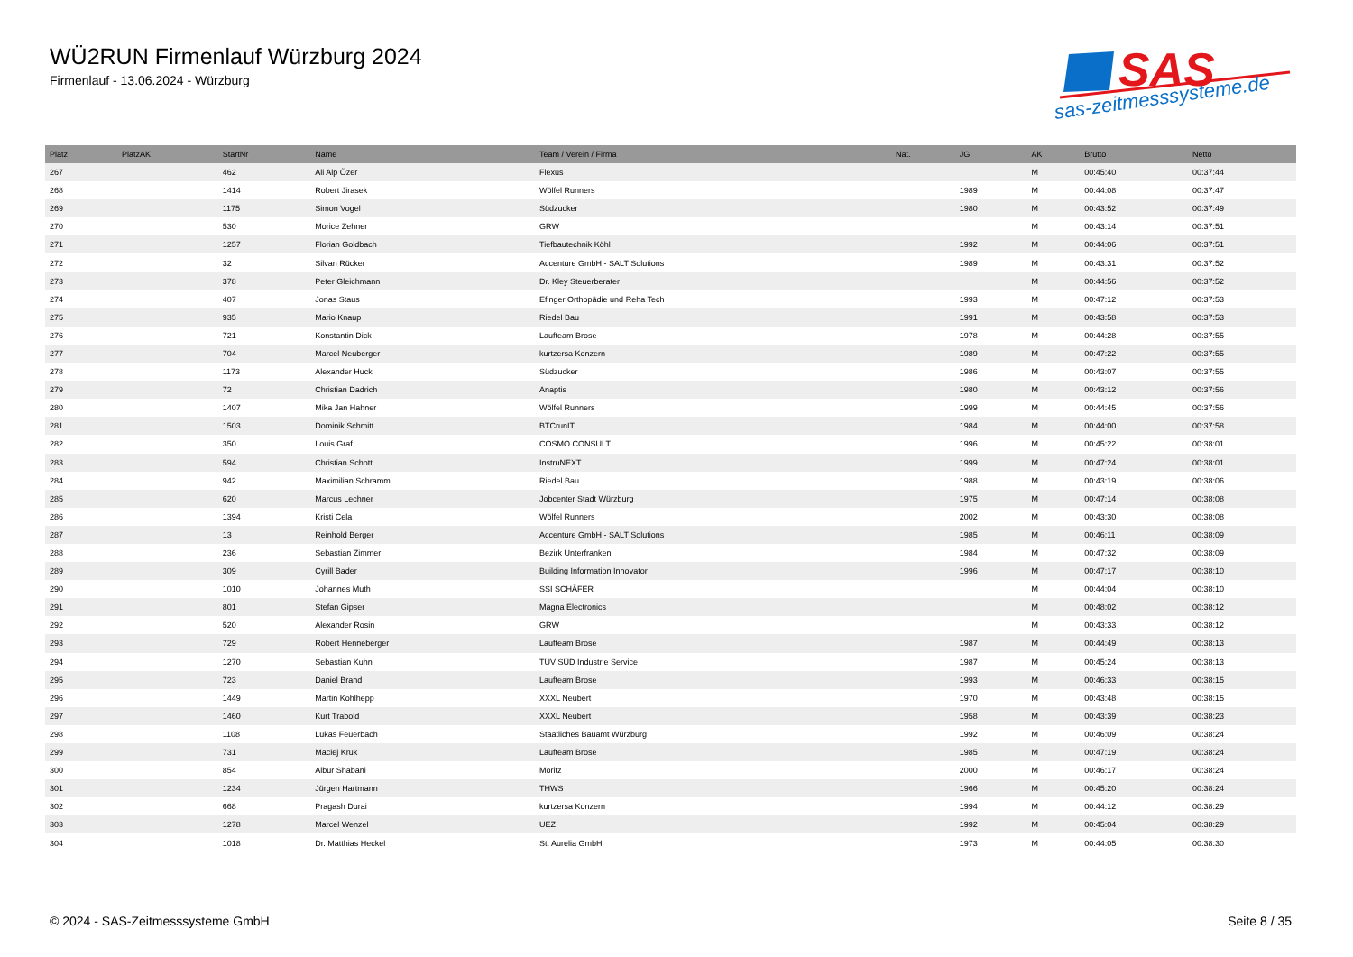WÜ2RUN Firmenlauf Würzburg 2024
Firmenlauf - 13.06.2024 - Würzburg
SAS
sas-zeitmesssysteme.de
| Platz | PlatzAK | StartNr | Name | Team / Verein / Firma | Nat. | JG | AK | Brutto | Netto |
| --- | --- | --- | --- | --- | --- | --- | --- | --- | --- |
| 267 | | 462 | Ali Alp Özer | Flexus | | | M | 00:45:40 | 00:37:44 |
| 268 | | 1414 | Robert Jirasek | Wölfel Runners | | 1989 | M | 00:44:08 | 00:37:47 |
| 269 | | 1175 | Simon Vogel | Südzucker | | 1980 | M | 00:43:52 | 00:37:49 |
| 270 | | 530 | Morice Zehner | GRW | | | M | 00:43:14 | 00:37:51 |
| 271 | | 1257 | Florian Goldbach | Tiefbautechnik Köhl | | 1992 | M | 00:44:06 | 00:37:51 |
| 272 | | 32 | Silvan Rücker | Accenture GmbH - SALT Solutions | | 1989 | M | 00:43:31 | 00:37:52 |
| 273 | | 378 | Peter Gleichmann | Dr. Kley Steuerberater | | | M | 00:44:56 | 00:37:52 |
| 274 | | 407 | Jonas Staus | Efinger Orthopädie und Reha Tech | | 1993 | M | 00:47:12 | 00:37:53 |
| 275 | | 935 | Mario Knaup | Riedel Bau | | 1991 | M | 00:43:58 | 00:37:53 |
| 276 | | 721 | Konstantin Dick | Laufteam Brose | | 1978 | M | 00:44:28 | 00:37:55 |
| 277 | | 704 | Marcel Neuberger | kurtzersa Konzern | | 1989 | M | 00:47:22 | 00:37:55 |
| 278 | | 1173 | Alexander Huck | Südzucker | | 1986 | M | 00:43:07 | 00:37:55 |
| 279 | | 72 | Christian Dadrich | Anaptis | | 1980 | M | 00:43:12 | 00:37:56 |
| 280 | | 1407 | Mika Jan Hahner | Wölfel Runners | | 1999 | M | 00:44:45 | 00:37:56 |
| 281 | | 1503 | Dominik Schmitt | BTCrunIT | | 1984 | M | 00:44:00 | 00:37:58 |
| 282 | | 350 | Louis Graf | COSMO CONSULT | | 1996 | M | 00:45:22 | 00:38:01 |
| 283 | | 594 | Christian Schott | InstruNEXT | | 1999 | M | 00:47:24 | 00:38:01 |
| 284 | | 942 | Maximilian Schramm | Riedel Bau | | 1988 | M | 00:43:19 | 00:38:06 |
| 285 | | 620 | Marcus Lechner | Jobcenter Stadt Würzburg | | 1975 | M | 00:47:14 | 00:38:08 |
| 286 | | 1394 | Kristi Cela | Wölfel Runners | | 2002 | M | 00:43:30 | 00:38:08 |
| 287 | | 13 | Reinhold Berger | Accenture GmbH - SALT Solutions | | 1985 | M | 00:46:11 | 00:38:09 |
| 288 | | 236 | Sebastian Zimmer | Bezirk Unterfranken | | 1984 | M | 00:47:32 | 00:38:09 |
| 289 | | 309 | Cyrill Bader | Building Information Innovator | | 1996 | M | 00:47:17 | 00:38:10 |
| 290 | | 1010 | Johannes Muth | SSI SCHÄFER | | | M | 00:44:04 | 00:38:10 |
| 291 | | 801 | Stefan Gipser | Magna Electronics | | | M | 00:48:02 | 00:38:12 |
| 292 | | 520 | Alexander Rosin | GRW | | | M | 00:43:33 | 00:38:12 |
| 293 | | 729 | Robert Henneberger | Laufteam Brose | | 1987 | M | 00:44:49 | 00:38:13 |
| 294 | | 1270 | Sebastian Kuhn | TÜV SÜD Industrie Service | | 1987 | M | 00:45:24 | 00:38:13 |
| 295 | | 723 | Daniel Brand | Laufteam Brose | | 1993 | M | 00:46:33 | 00:38:15 |
| 296 | | 1449 | Martin Kohlhepp | XXXL Neubert | | 1970 | M | 00:43:48 | 00:38:15 |
| 297 | | 1460 | Kurt Trabold | XXXL Neubert | | 1958 | M | 00:43:39 | 00:38:23 |
| 298 | | 1108 | Lukas Feuerbach | Staatliches Bauamt Würzburg | | 1992 | M | 00:46:09 | 00:38:24 |
| 299 | | 731 | Maciej Kruk | Laufteam Brose | | 1985 | M | 00:47:19 | 00:38:24 |
| 300 | | 854 | Albur Shabani | Moritz | | 2000 | M | 00:46:17 | 00:38:24 |
| 301 | | 1234 | Jürgen Hartmann | THWS | | 1966 | M | 00:45:20 | 00:38:24 |
| 302 | | 668 | Pragash Durai | kurtzersa Konzern | | 1994 | M | 00:44:12 | 00:38:29 |
| 303 | | 1278 | Marcel Wenzel | UEZ | | 1992 | M | 00:45:04 | 00:38:29 |
| 304 | | 1018 | Dr. Matthias Heckel | St. Aurelia GmbH | | 1973 | M | 00:44:05 | 00:38:30 |
© 2024 - SAS-Zeitmesssysteme GmbH
Seite 8 / 35